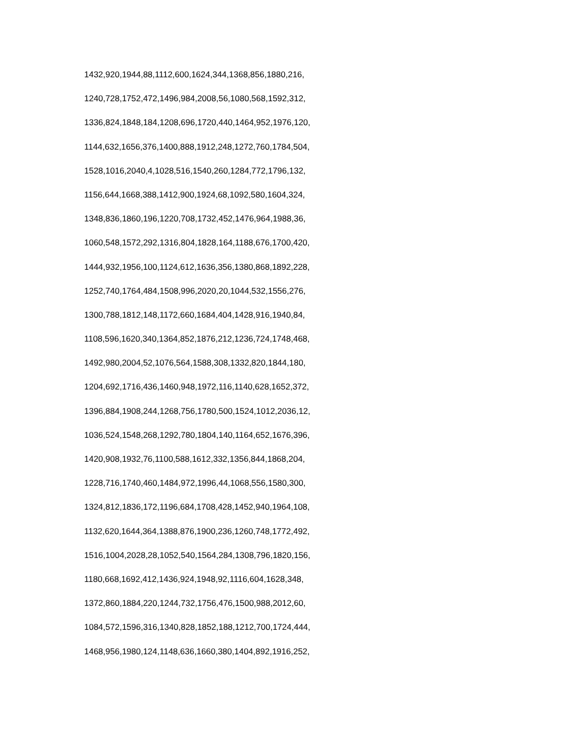1432,920,1944,88,1112,600,1624,344,1368,856,1880,216,
1240,728,1752,472,1496,984,2008,56,1080,568,1592,312,
1336,824,1848,184,1208,696,1720,440,1464,952,1976,120,
1144,632,1656,376,1400,888,1912,248,1272,760,1784,504,
1528,1016,2040,4,1028,516,1540,260,1284,772,1796,132,
1156,644,1668,388,1412,900,1924,68,1092,580,1604,324,
1348,836,1860,196,1220,708,1732,452,1476,964,1988,36,
1060,548,1572,292,1316,804,1828,164,1188,676,1700,420,
1444,932,1956,100,1124,612,1636,356,1380,868,1892,228,
1252,740,1764,484,1508,996,2020,20,1044,532,1556,276,
1300,788,1812,148,1172,660,1684,404,1428,916,1940,84,
1108,596,1620,340,1364,852,1876,212,1236,724,1748,468,
1492,980,2004,52,1076,564,1588,308,1332,820,1844,180,
1204,692,1716,436,1460,948,1972,116,1140,628,1652,372,
1396,884,1908,244,1268,756,1780,500,1524,1012,2036,12,
1036,524,1548,268,1292,780,1804,140,1164,652,1676,396,
1420,908,1932,76,1100,588,1612,332,1356,844,1868,204,
1228,716,1740,460,1484,972,1996,44,1068,556,1580,300,
1324,812,1836,172,1196,684,1708,428,1452,940,1964,108,
1132,620,1644,364,1388,876,1900,236,1260,748,1772,492,
1516,1004,2028,28,1052,540,1564,284,1308,796,1820,156,
1180,668,1692,412,1436,924,1948,92,1116,604,1628,348,
1372,860,1884,220,1244,732,1756,476,1500,988,2012,60,
1084,572,1596,316,1340,828,1852,188,1212,700,1724,444,
1468,956,1980,124,1148,636,1660,380,1404,892,1916,252,